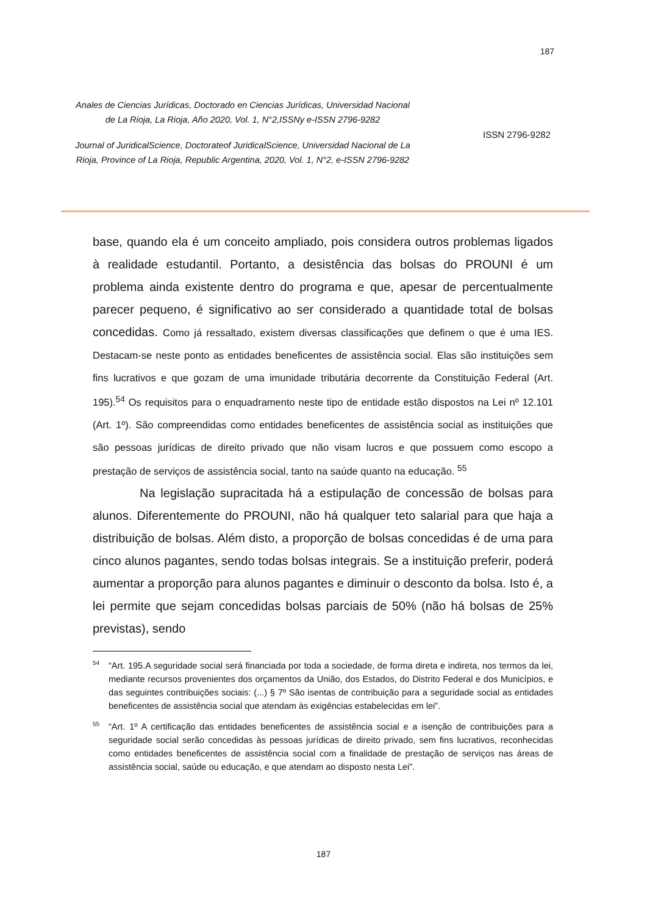187
Anales de Ciencias Jurídicas, Doctorado en Ciencias Jurídicas, Universidad Nacional de La Rioja, La Rioja, Año 2020, Vol. 1, N°2,ISSNy e-ISSN 2796-9282
Journal of JuridicalScience, Doctorateof JuridicalScience, Universidad Nacional de La Rioja, Province of La Rioja, Republic Argentina, 2020, Vol. 1, N°2, e-ISSN 2796-9282
ISSN 2796-9282
base, quando ela é um conceito ampliado, pois considera outros problemas ligados à realidade estudantil. Portanto, a desistência das bolsas do PROUNI é um problema ainda existente dentro do programa e que, apesar de percentualmente parecer pequeno, é significativo ao ser considerado a quantidade total de bolsas concedidas. Como já ressaltado, existem diversas classificações que definem o que é uma IES. Destacam-se neste ponto as entidades beneficentes de assistência social. Elas são instituições sem fins lucrativos e que gozam de uma imunidade tributária decorrente da Constituição Federal (Art. 195).<sup>54</sup> Os requisitos para o enquadramento neste tipo de entidade estão dispostos na Lei nº 12.101 (Art. 1º). São compreendidas como entidades beneficentes de assistência social as instituições que são pessoas jurídicas de direito privado que não visam lucros e que possuem como escopo a prestação de serviços de assistência social, tanto na saúde quanto na educação. <sup>55</sup>
Na legislação supracitada há a estipulação de concessão de bolsas para alunos. Diferentemente do PROUNI, não há qualquer teto salarial para que haja a distribuição de bolsas. Além disto, a proporção de bolsas concedidas é de uma para cinco alunos pagantes, sendo todas bolsas integrais. Se a instituição preferir, poderá aumentar a proporção para alunos pagantes e diminuir o desconto da bolsa. Isto é, a lei permite que sejam concedidas bolsas parciais de 50% (não há bolsas de 25% previstas), sendo
<sup>54</sup> “Art. 195.A seguridade social será financiada por toda a sociedade, de forma direta e indireta, nos termos da lei, mediante recursos provenientes dos orçamentos da União, dos Estados, do Distrito Federal e dos Municípios, e das seguintes contribuições sociais: (...) § 7º São isentas de contribuição para a seguridade social as entidades beneficentes de assistência social que atendam às exigências estabelecidas em lei”.
<sup>55</sup> “Art. 1º A certificação das entidades beneficentes de assistência social e a isenção de contribuições para a seguridade social serão concedidas às pessoas jurídicas de direito privado, sem fins lucrativos, reconhecidas como entidades beneficentes de assistência social com a finalidade de prestação de serviços nas áreas de assistência social, saúde ou educação, e que atendam ao disposto nesta Lei”.
187